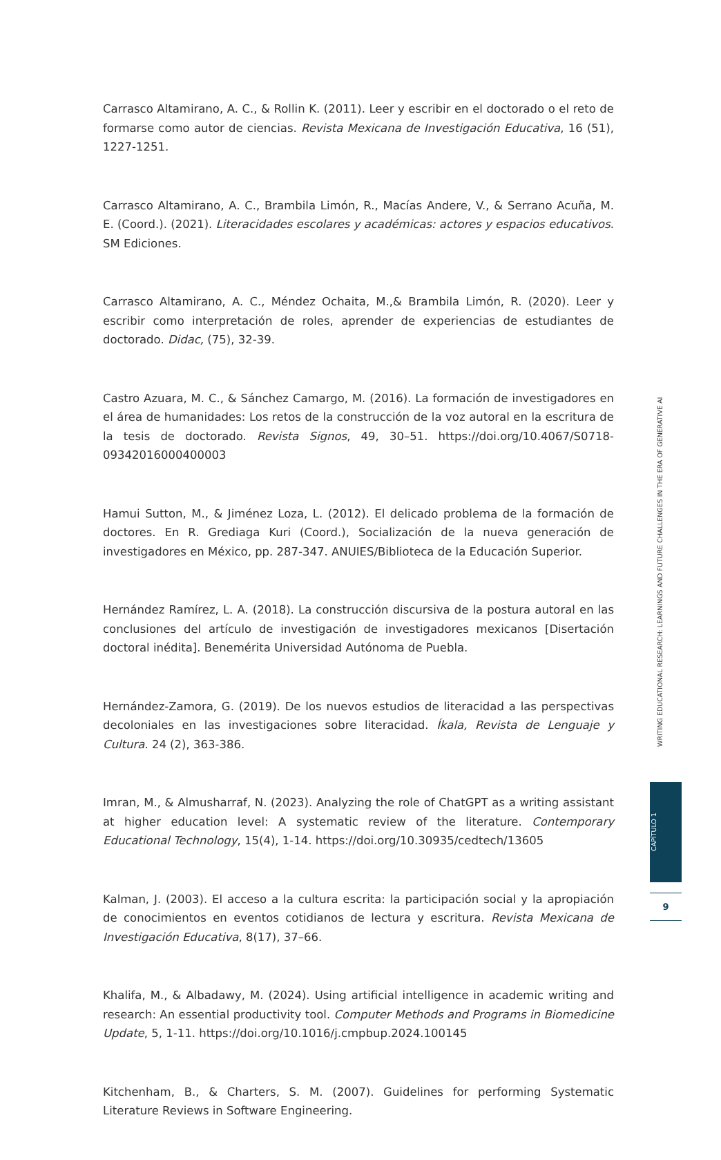Carrasco Altamirano, A. C., & Rollin K. (2011). Leer y escribir en el doctorado o el reto de formarse como autor de ciencias. Revista Mexicana de Investigación Educativa, 16 (51), 1227-1251.
Carrasco Altamirano, A. C., Brambila Limón, R., Macías Andere, V., & Serrano Acuña, M. E. (Coord.). (2021). Literacidades escolares y académicas: actores y espacios educativos. SM Ediciones.
Carrasco Altamirano, A. C., Méndez Ochaita, M.,& Brambila Limón, R. (2020). Leer y escribir como interpretación de roles, aprender de experiencias de estudiantes de doctorado. Didac, (75), 32-39.
Castro Azuara, M. C., & Sánchez Camargo, M. (2016). La formación de investigadores en el área de humanidades: Los retos de la construcción de la voz autoral en la escritura de la tesis de doctorado. Revista Signos, 49, 30–51. https://doi.org/10.4067/S0718-09342016000400003
Hamui Sutton, M., & Jiménez Loza, L. (2012). El delicado problema de la formación de doctores. En R. Grediaga Kuri (Coord.), Socialización de la nueva generación de investigadores en México, pp. 287-347. ANUIES/Biblioteca de la Educación Superior.
Hernández Ramírez, L. A. (2018). La construcción discursiva de la postura autoral en las conclusiones del artículo de investigación de investigadores mexicanos [Disertación doctoral inédita]. Benemérita Universidad Autónoma de Puebla.
Hernández-Zamora, G. (2019). De los nuevos estudios de literacidad a las perspectivas decoloniales en las investigaciones sobre literacidad. Íkala, Revista de Lenguaje y Cultura. 24 (2), 363-386.
Imran, M., & Almusharraf, N. (2023). Analyzing the role of ChatGPT as a writing assistant at higher education level: A systematic review of the literature. Contemporary Educational Technology, 15(4), 1-14. https://doi.org/10.30935/cedtech/13605
Kalman, J. (2003). El acceso a la cultura escrita: la participación social y la apropiación de conocimientos en eventos cotidianos de lectura y escritura. Revista Mexicana de Investigación Educativa, 8(17), 37–66.
Khalifa, M., & Albadawy, M. (2024). Using artificial intelligence in academic writing and research: An essential productivity tool. Computer Methods and Programs in Biomedicine Update, 5, 1-11. https://doi.org/10.1016/j.cmpbup.2024.100145
Kitchenham, B., & Charters, S. M. (2007). Guidelines for performing Systematic Literature Reviews in Software Engineering.
WRITING EDUCATIONAL RESEARCH: LEARNINGS AND FUTURE CHALLENGES IN THE ERA OF GENERATIVE AI
CAPÍTULO 1
9